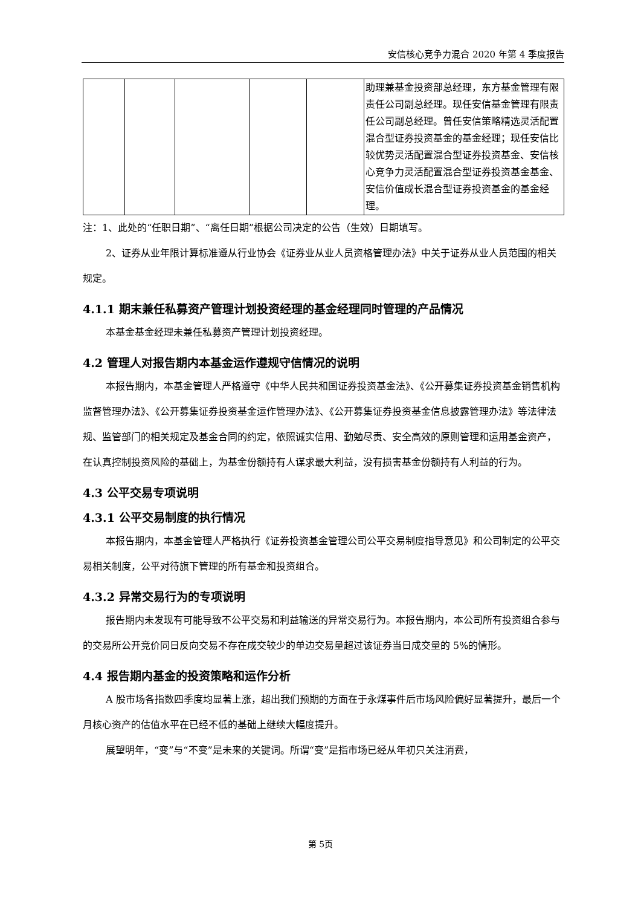安信核心竞争力混合 2020 年第 4 季度报告
| | | | | | 助理兼基金投资部总经理，东方基金管理有限责任公司副总经理。现任安信基金管理有限责任公司副总经理。曾任安信策略精选灵活配置混合型证券投资基金的基金经理；现任安信比较优势灵活配置混合型证券投资基金、安信核心竞争力灵活配置混合型证券投资基金基金、安信价值成长混合型证券投资基金的基金经理。 |
注：1、此处的“任职日期”、“离任日期”根据公司决定的公告（生效）日期填写。
2、证券从业年限计算标准遵从行业协会《证券业从业人员资格管理办法》中关于证券从业人员范围的相关规定。
4.1.1 期末兼任私募资产管理计划投资经理的基金经理同时管理的产品情况
本基金基金经理未兼任私募资产管理计划投资经理。
4.2 管理人对报告期内本基金运作遵规守信情况的说明
本报告期内，本基金管理人严格遵守《中华人民共和国证券投资基金法》、《公开募集证券投资基金销售机构监督管理办法》、《公开募集证券投资基金运作管理办法》、《公开募集证券投资基金信息披露管理办法》等法律法规、监管部门的相关规定及基金合同的约定，依照诚实信用、勤勉尽责、安全高效的原则管理和运用基金资产，在认真控制投资风险的基础上，为基金份额持有人谋求最大利益，没有损害基金份额持有人利益的行为。
4.3 公平交易专项说明
4.3.1 公平交易制度的执行情况
本报告期内，本基金管理人严格执行《证券投资基金管理公司公平交易制度指导意见》和公司制定的公平交易相关制度，公平对待旗下管理的所有基金和投资组合。
4.3.2 异常交易行为的专项说明
报告期内未发现有可能导致不公平交易和利益输送的异常交易行为。本报告期内，本公司所有投资组合参与的交易所公开竞价同日反向交易不存在成交较少的单边交易量超过该证券当日成交量的 5%的情形。
4.4 报告期内基金的投资策略和运作分析
A 股市场各指数四季度均显著上涨，超出我们预期的方面在于永煤事件后市场风险偏好显著提升，最后一个月核心资产的估值水平在已经不低的基础上继续大幅度提升。
展望明年，“变”与“不变”是未来的关键词。所谓“变”是指市场已经从年初只关注消费，
第 5页